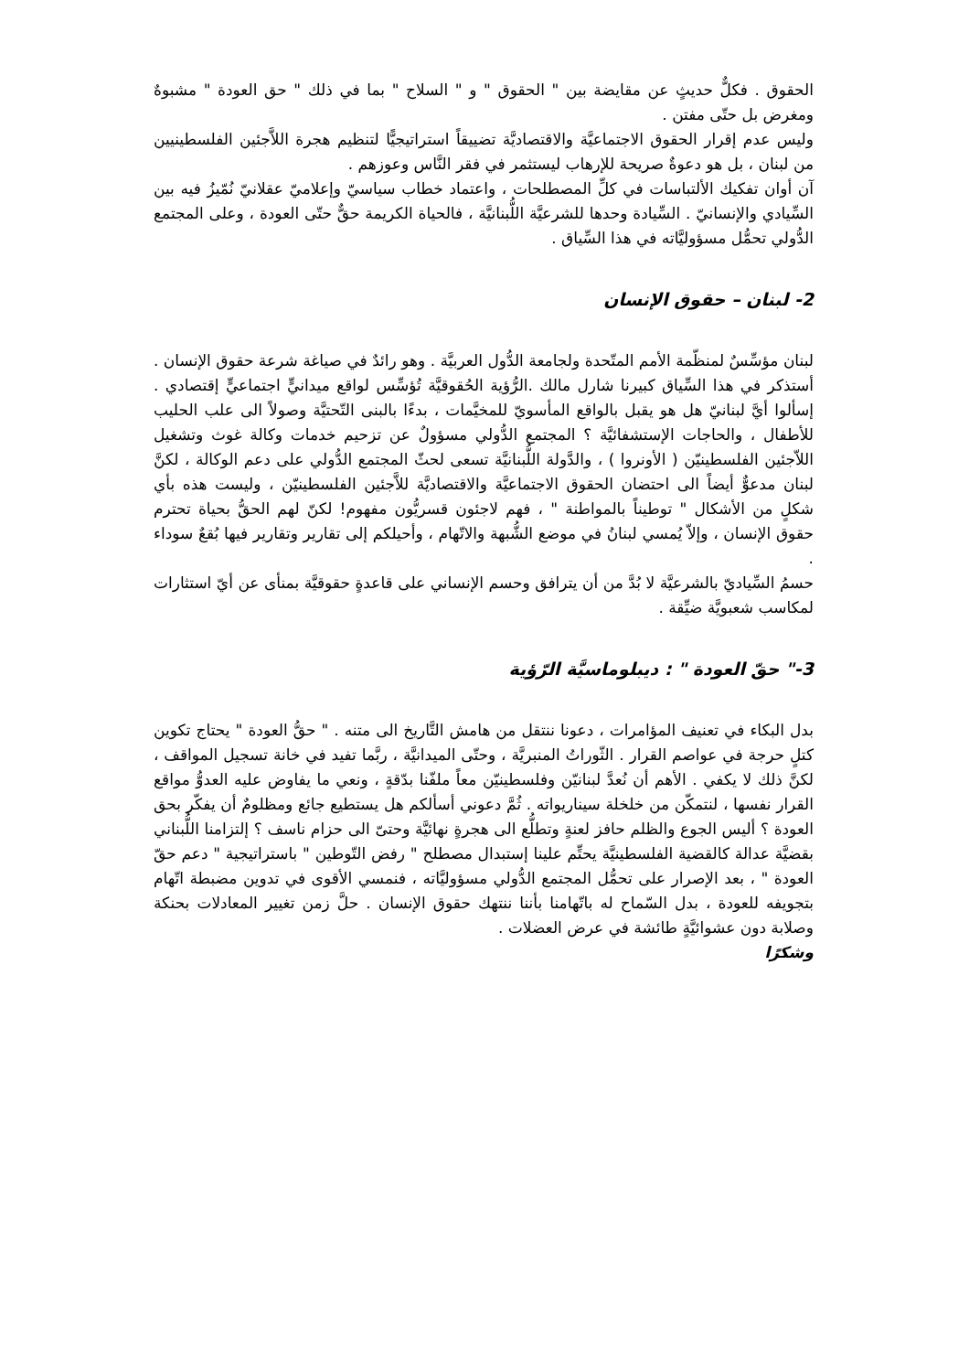الحقوق . فكلٌّ حديثٍ عن مقايضة بين " الحقوق " و " السلاح " بما في ذلك " حق العودة " مشبوهٌ ومغرض بل حتّى مفتن .
وليس عدم إقرار الحقوق الاجتماعيَّة والاقتصاديَّة تضييقاً استراتيجيًّا لتنظيم هجرة اللاَّجئين الفلسطينيين من لبنان ، بل هو دعوةٌ صريحة للإرهاب ليستثمر في فقر النَّاس وعوزهم .
آن أوان تفكيك الألتباسات في كلِّ المصطلحات ، واعتماد خطاب سياسيّ وإعلاميّ عقلانيّ نُمّيزُ فيه بين السِّيادي والإنسانيّ . السِّيادة وحدها للشرعيَّة اللُّبنانيَّة ، فالحياة الكريمة حقٌّ حتّى العودة ، وعلى المجتمع الدُّولي تحمُّل مسؤوليَّاته في هذا السِّياق .
2- لبنان – حقوق الإنسان
لبنان مؤسِّسٌ لمنظّمة الأمم المتّحدة ولجامعة الدُّول العربيَّة . وهو رائدٌ في صياغة شرعة حقوق الإنسان . أستذكر في هذا السِّياق كبيرنا شارل مالك .الرُّؤية الحُقوقيَّة تُؤسِّس لواقع ميدانيٍّ اجتماعيٍّ إقتصادي . إسألوا أيَّ لبنانيّ هل هو يقبل بالواقع المأسويّ للمخيَّمات ، بدءًا بالبنى التّحتيَّة وصولاً الى علب الحليب للأطفال ، والحاجات الإستشفائيَّة ؟ المجتمع الدُّولي مسؤولٌ عن تزحيم خدمات وكالة غوث وتشغيل اللاّجئين الفلسطينيّن ( الأونروا ) ، والدَّولة اللُّبنانيَّة تسعى لحثّ المجتمع الدُّولي على دعم الوكالة ، لكنَّ لبنان مدعوٌّ أيضاً الى احتضان الحقوق الاجتماعيَّة والاقتصاديَّة للاَّجئين الفلسطينيّن ، وليست هذه بأي شكلٍ من الأشكال " توطيناً بالمواطنة " ، فهم لاجئون قسريُّون مفهوم! لكنّ لهم الحقُّ بحياة تحترم حقوق الإنسان ، وإلاّ يُمسي لبنانُ في موضع الشُّبهة والاتّهام ، وأحيلكم إلى تقارير وتقارير فيها بُقعٌ سوداء .
حسمُ السِّياديّ بالشرعيَّة لا بُدَّ من أن يترافق وحسم الإنساني على قاعدةٍ حقوقيَّة بمنأى عن أيّ استثارات لمكاسب شعبويَّة ضيِّقة .
3-" حقّ العودة " : ديبلوماسيَّة الرّؤية
بدل البكاء في تعنيف المؤامرات ، دعونا ننتقل من هامش التَّاريخ الى متنه . " حقُّ العودة " يحتاج تكوين كتلٍ حرجة في عواصم القرار . الثّوراتُ المنبريَّة ، وحتّى الميدانيَّة ، ربَّما تفيد في خانة تسجيل المواقف ، لكنَّ ذلك لا يكفي . الأهم أن نُعدَّ لبنانيّن وفلسطينيّن معاً ملفّنا بدّقةٍ ، ونعي ما يفاوض عليه العدوُّ مواقع القرار نفسها ، لنتمكّن من خلخلة سيناريواته . ثُمَّ دعوني أسألكم هل يستطيع جائع ومظلومٌ أن يفكّر بحق العودة ؟ أليس الجوع والظلم حافز لعنةٍ وتطلُّع الى هجرةٍ نهائيَّة وحتىّ الى حزام ناسف ؟ إلتزامنا اللُّبناني بقضيَّة عدالة كالقضية الفلسطينيَّة يحتِّم علينا إستبدال مصطلح " رفض التّوطين " باستراتيجية " دعم حقّ العودة " ، بعد الإصرار على تحمُّل المجتمع الدُّولي مسؤوليَّاته ، فنمسي الأقوى في تدوين مضبطة اتّهام بتجويفه للعودة ، بدل السّماح له باتّهامنا بأننا ننتهك حقوق الإنسان . حلَّ زمن تغيير المعادلات بحنكة وصلابة دون عشوائيَّةٍ طائشة في عرض العضلات .
وشكرًا